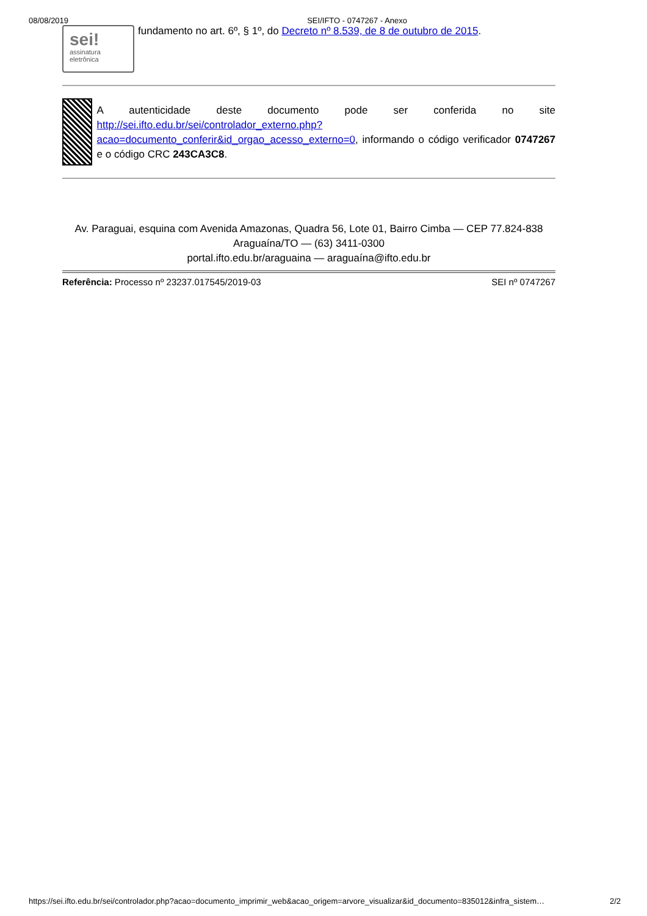08/08/2019 SEI/IFTO - 0747267 - Anexo
sei!
assinatura
eletrônica
fundamento no art. 6º, § 1º, do Decreto nº 8.539, de 8 de outubro de 2015.
A autenticidade deste documento pode ser conferida no site http://sei.ifto.edu.br/sei/controlador_externo.php?acao=documento_conferir&id_orgao_acesso_externo=0, informando o código verificador 0747267 e o código CRC 243CA3C8.
Av. Paraguai, esquina com Avenida Amazonas, Quadra 56, Lote 01, Bairro Cimba — CEP 77.824-838
Araguaína/TO — (63) 3411-0300
portal.ifto.edu.br/araguaina — araguaína@ifto.edu.br
Referência: Processo nº 23237.017545/2019-03 SEI nº 0747267
https://sei.ifto.edu.br/sei/controlador.php?acao=documento_imprimir_web&acao_origem=arvore_visualizar&id_documento=835012&infra_sistem… 2/2